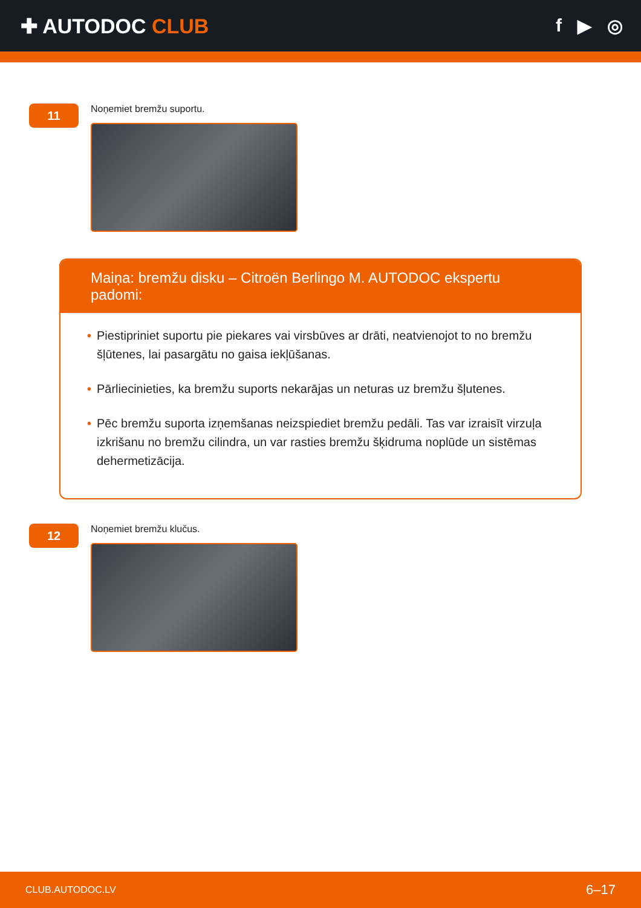✚ AUTODOC CLUB f ▶ ◎
11
Noņemiet bremžu suportu.
Maiņa: bremžu disku – Citroën Berlingo M. AUTODOC ekspertu padomi:
• Piestipriniet suportu pie piekares vai virsbūves ar drāti, neatvienojot to no bremžu šļūtenes, lai pasargātu no gaisa iekļūšanas.
• Pārliecinieties, ka bremžu suports nekarājas un neturas uz bremžu šļutenes.
• Pēc bremžu suporta izņemšanas neizspiediet bremžu pedāli. Tas var izraisīt virzuļa izkrišanu no bremžu cilindra, un var rasties bremžu šķidruma noplūde un sistēmas dehermetizācija.
12
Noņemiet bremžu klučus.
CLUB.AUTODOC.LV 6–17